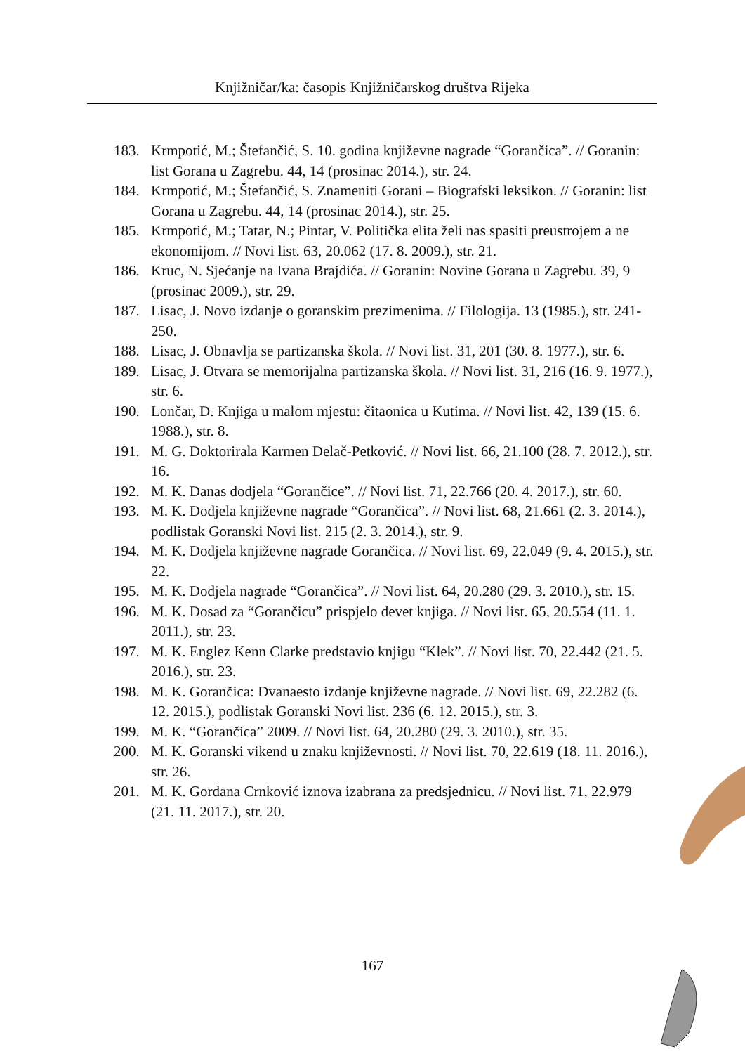Knjižničar/ka: časopis Knjižničarskog društva Rijeka
183. Krmpotić, M.; Štefančić, S. 10. godina književne nagrade “Gorančica”. // Goranin: list Gorana u Zagrebu. 44, 14 (prosinac 2014.), str. 24.
184. Krmpotić, M.; Štefančić, S. Znameniti Gorani – Biografski leksikon. // Goranin: list Gorana u Zagrebu. 44, 14 (prosinac 2014.), str. 25.
185. Krmpotić, M.; Tatar, N.; Pintar, V. Politička elita želi nas spasiti preustrojem a ne ekonomijom. // Novi list. 63, 20.062 (17. 8. 2009.), str. 21.
186. Kruc, N. Sjećanje na Ivana Brajdića. // Goranin: Novine Gorana u Zagrebu. 39, 9 (prosinac 2009.), str. 29.
187. Lisac, J. Novo izdanje o goranskim prezimenima. // Filologija. 13 (1985.), str. 241-250.
188. Lisac, J. Obnavlja se partizanska škola. // Novi list. 31, 201 (30. 8. 1977.), str. 6.
189. Lisac, J. Otvara se memorijalna partizanska škola. // Novi list. 31, 216 (16. 9. 1977.), str. 6.
190. Lončar, D. Knjiga u malom mjestu: čitaonica u Kutima. // Novi list. 42, 139 (15. 6. 1988.), str. 8.
191. M. G. Doktorirala Karmen Delač-Petković. // Novi list. 66, 21.100 (28. 7. 2012.), str. 16.
192. M. K. Danas dodjela “Gorančice”. // Novi list. 71, 22.766 (20. 4. 2017.), str. 60.
193. M. K. Dodjela književne nagrade “Gorančica”. // Novi list. 68, 21.661 (2. 3. 2014.), podlistak Goranski Novi list. 215 (2. 3. 2014.), str. 9.
194. M. K. Dodjela književne nagrade Gorančica. // Novi list. 69, 22.049 (9. 4. 2015.), str. 22.
195. M. K. Dodjela nagrade “Gorančica”. // Novi list. 64, 20.280 (29. 3. 2010.), str. 15.
196. M. K. Dosad za “Gorančicu” prispjelo devet knjiga. // Novi list. 65, 20.554 (11. 1. 2011.), str. 23.
197. M. K. Englez Kenn Clarke predstavio knjigu “Klek”. // Novi list. 70, 22.442 (21. 5. 2016.), str. 23.
198. M. K. Gorančica: Dvanaesto izdanje književne nagrade. // Novi list. 69, 22.282 (6. 12. 2015.), podlistak Goranski Novi list. 236 (6. 12. 2015.), str. 3.
199. M. K. “Gorančica” 2009. // Novi list. 64, 20.280 (29. 3. 2010.), str. 35.
200. M. K. Goranski vikend u znaku književnosti. // Novi list. 70, 22.619 (18. 11. 2016.), str. 26.
201. M. K. Gordana Crnković iznova izabrana za predsjednicu. // Novi list. 71, 22.979 (21. 11. 2017.), str. 20.
167